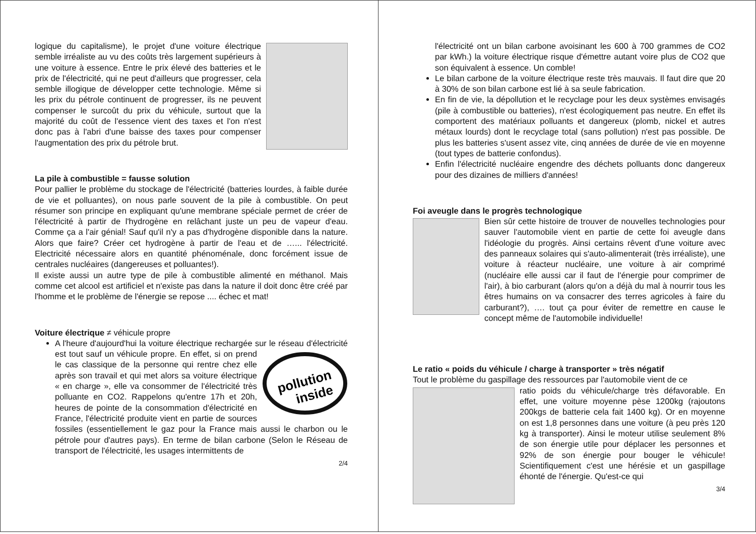logique du capitalisme), le projet d'une voiture électrique semble irréaliste au vu des coûts très largement supérieurs à une voiture à essence. Entre le prix élevé des batteries et le prix de l'électricité, qui ne peut d'ailleurs que progresser, cela semble illogique de développer cette technologie. Même si les prix du pétrole continuent de progresser, ils ne peuvent compenser le surcoût du prix du véhicule, surtout que la majorité du coût de l'essence vient des taxes et l'on n'est donc pas à l'abri d'une baisse des taxes pour compenser l'augmentation des prix du pétrole brut.
La pile à combustible = fausse solution
Pour pallier le problème du stockage de l'électricité (batteries lourdes, à faible durée de vie et polluantes), on nous parle souvent de la pile à combustible. On peut résumer son principe en expliquant qu'une membrane spéciale permet de créer de l'électricité à partir de l'hydrogène en relâchant juste un peu de vapeur d'eau. Comme ça a l'air génial! Sauf qu'il n'y a pas d'hydrogène disponible dans la nature. Alors que faire? Créer cet hydrogène à partir de l'eau et de …... l'électricité. Electricité nécessaire alors en quantité phénoménale, donc forcément issue de centrales nucléaires (dangereuses et polluantes!).
Il existe aussi un autre type de pile à combustible alimenté en méthanol. Mais comme cet alcool est artificiel et n'existe pas dans la nature il doit donc être créé par l'homme et le problème de l'énergie se repose .... échec et mat!
Voiture électrique ≠ véhicule propre
A l'heure d'aujourd'hui la voiture électrique rechargée sur le réseau d'électricité est tout sauf un véhicule propre. En effet, si
pollution
inside
on prend le cas classique de la personne qui rentre chez elle après son travail et qui met alors sa voiture électrique « en charge », elle va consommer de l'électricité très polluante en CO2. Rappelons qu'entre 17h et 20h, heures de pointe de la consommation d'électricité en France, l'électricité produite vient en partie de sources fossiles (essentiellement le gaz pour la France mais aussi le charbon ou le pétrole pour d'autres pays). En terme de bilan carbone (Selon le Réseau de transport de l'électricité, les usages intermittents de
2/4
l'électricité ont un bilan carbone avoisinant les 600 à 700 grammes de CO2 par kWh.) la voiture électrique risque d'émettre autant voire plus de CO2 que son équivalent à essence. Un comble!
Le bilan carbone de la voiture électrique reste très mauvais. Il faut dire que 20 à 30% de son bilan carbone est lié à sa seule fabrication.
En fin de vie, la dépollution et le recyclage pour les deux systèmes envisagés (pile à combustible ou batteries), n'est écologiquement pas neutre. En effet ils comportent des matériaux polluants et dangereux (plomb, nickel et autres métaux lourds) dont le recyclage total (sans pollution) n'est pas possible. De plus les batteries s'usent assez vite, cinq années de durée de vie en moyenne (tout types de batterie confondus).
Enfin l'électricité nucléaire engendre des déchets polluants donc dangereux pour des dizaines de milliers d'années!
Foi aveugle dans le progrès technologique
Bien sûr cette histoire de trouver de nouvelles technologies pour sauver l'automobile vient en partie de cette foi aveugle dans l'idéologie du progrès. Ainsi certains rêvent d'une voiture avec des panneaux solaires qui s'auto-alimenterait (très irréaliste), une voiture à réacteur nucléaire, une voiture à air comprimé (nucléaire elle aussi car il faut de l'énergie pour comprimer de l'air), à bio carburant (alors qu'on a déjà du mal à nourrir tous les êtres humains on va consacrer des terres agricoles à faire du carburant?), …. tout ça pour éviter de remettre en cause le concept même de l'automobile individuelle!
Le ratio « poids du véhicule / charge à transporter » très négatif
Tout le problème du gaspillage des ressources par l'automobile vient de ce
ratio poids du véhicule/charge très défavorable. En effet, une voiture moyenne pèse 1200kg (rajoutons 200kgs de batterie cela fait 1400 kg). Or en moyenne on est 1,8 personnes dans une voiture (à peu près 120 kg à transporter). Ainsi le moteur utilise seulement 8% de son énergie utile pour déplacer les personnes et 92% de son énergie pour bouger le véhicule! Scientifiquement c'est une hérésie et un gaspillage éhonté de l'énergie. Qu'est-ce qui
3/4